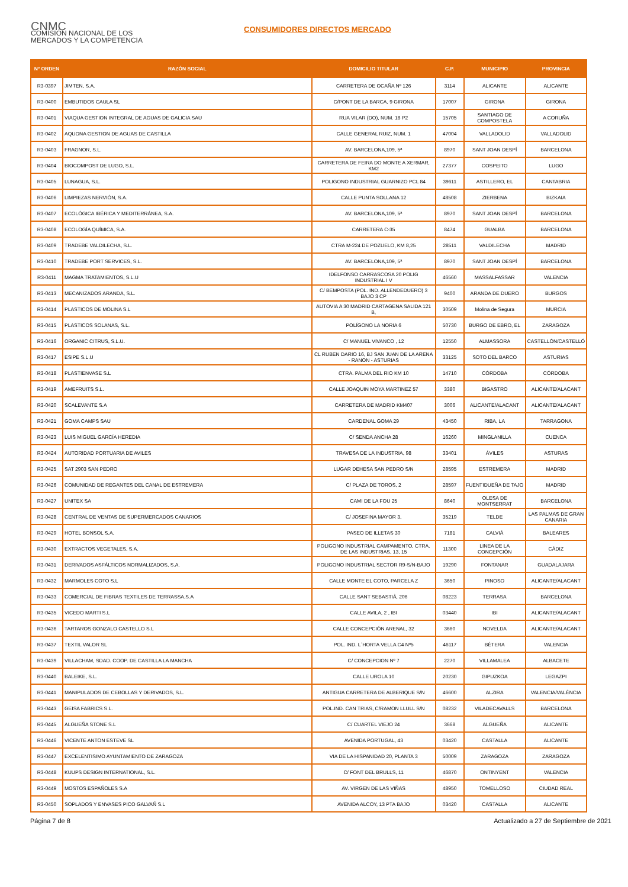CNMC
COMISIÓN NACIONAL DE LOS
MERCADOS Y LA COMPETENCIA
CONSUMIDORES DIRECTOS MERCADO
| Nº ORDEN | RAZÓN SOCIAL | DOMICILIO TITULAR | C.P. | MUNICIPIO | PROVINCIA |
| --- | --- | --- | --- | --- | --- |
| R3-0397 | JIMTEN, S.A. | CARRETERA DE OCAÑA Nº 126 | 3114 | ALICANTE | ALICANTE |
| R3-0400 | EMBUTIDOS CAULA SL | C/PONT DE LA BARCA, 9 GIRONA | 17007 | GIRONA | GIRONA |
| R3-0401 | VIAQUA GESTION INTEGRAL DE AGUAS DE GALICIA SAU | RUA VILAR (DO), NUM. 18 P2 | 15705 | SANTIAGO DE COMPOSTELA | A CORUÑA |
| R3-0402 | AQUONA GESTION DE AGUAS DE CASTILLA | CALLE GENERAL RUIZ, NUM. 1 | 47004 | VALLADOLID | VALLADOLID |
| R3-0403 | FRAGNOR, S.L. | AV. BARCELONA,109, 5ª | 8970 | SANT JOAN DESPÍ | BARCELONA |
| R3-0404 | BIOCOMPOST DE LUGO, S.L. | CARRETERA DE FEIRA DO MONTE A XERMAR, KM2 | 27377 | COSPEITO | LUGO |
| R3-0405 | LUNAGUA, S.L. | POLIGONO INDUSTRIAL GUARNIZO PCL 84 | 39611 | ASTILLERO, EL | CANTABRIA |
| R3-0406 | LIMPIEZAS NERVIÓN, S.A. | CALLE PUNTA SOLLANA 12 | 48508 | ZIERBENA | BIZKAIA |
| R3-0407 | ECOLÓGICA IBÉRICA Y MEDITERRÁNEA, S.A. | AV. BARCELONA,109, 5ª | 8970 | SANT JOAN DESPÍ | BARCELONA |
| R3-0408 | ECOLOGÍA QUÍMICA, S.A. | CARRETERA C-35 | 8474 | GUALBA | BARCELONA |
| R3-0409 | TRADEBE VALDILECHA, S.L. | CTRA M-224 DE POZUELO, KM 8,25 | 28511 | VALDILECHA | MADRID |
| R3-0410 | TRADEBE PORT SERVICES, S.L. | AV. BARCELONA,109, 5ª | 8970 | SANT JOAN DESPÍ | BARCELONA |
| R3-0411 | MAGMA TRATAMIENTOS, S.L.U | IDELFONSO CARRASCOSA 20 POLIG INDUSTRIAL I V | 46560 | MASSALFASSAR | VALENCIA |
| R3-0413 | MECANIZADOS ARANDA, S.L. | C/ BEMPOSTA (POL. IND. ALLENDEDUERO) 3 BAJO 3 CP | 9400 | ARANDA DE DUERO | BURGOS |
| R3-0414 | PLASTICOS DE MOLINA S.L | AUTOVIA A 30 MADRID CARTAGENA SALIDA 121 B, | 30509 | Molina de Segura | MURCIA |
| R3-0415 | PLASTICOS SOLANAS, S.L. | POLÍGONO LA NORIA 6 | 50730 | BURGO DE EBRO, EL | ZARAGOZA |
| R3-0416 | ORGANIC CITRUS, S.L.U. | C/ MANUEL VIVANCO , 12 | 12550 | ALMASSORA | CASTELLÓN/CASTELLÓ |
| R3-0417 | ESIPE S.L.U | CL RUBEN DARIO 16, BJ SAN JUAN DE LA ARENA - RANON - ASTURIAS | 33125 | SOTO DEL BARCO | ASTURIAS |
| R3-0418 | PLASTIENVASE S.L | CTRA. PALMA DEL RIO KM 10 | 14710 | CÓRDOBA | CÓRDOBA |
| R3-0419 | AMEFRUITS S.L. | CALLE JOAQUIN MOYA MARTINEZ 57 | 3380 | BIGASTRO | ALICANTE/ALACANT |
| R3-0420 | SCALEVANTE S.A | CARRETERA DE MADRID KM407 | 3006 | ALICANTE/ALACANT | ALICANTE/ALACANT |
| R3-0421 | GOMA CAMPS SAU | CARDENAL GOMA 29 | 43450 | RIBA, LA | TARRAGONA |
| R3-0423 | LUIS MIGUEL GARCÍA HEREDIA | C/ SENDA ANCHA 28 | 16260 | MINGLANILLA | CUENCA |
| R3-0424 | AUTORIDAD PORTUARIA DE AVILES | TRAVESA DE LA INDUSTRIA, 98 | 33401 | ÁVILES | ASTURAS |
| R3-0425 | SAT 2903 SAN PEDRO | LUGAR DEHESA SAN PEDRO S/N | 28595 | ESTREMERA | MADRID |
| R3-0426 | COMUNIDAD DE REGANTES DEL CANAL DE ESTREMERA | C/ PLAZA DE TOROS, 2 | 28597 | FUENTIDUEÑA DE TAJO | MADRID |
| R3-0427 | UNITEX SA | CAMI DE LA FOU 25 | 8640 | OLESA DE MONTSERRAT | BARCELONA |
| R3-0428 | CENTRAL DE VENTAS DE SUPERMERCADOS CANARIOS | C/ JOSEFINA MAYOR 3, | 35219 | TELDE | LAS PALMAS DE GRAN CANARIA |
| R3-0429 | HOTEL BONSOL S.A. | PASEO DE ILLETAS 30 | 7181 | CALVIÁ | BALEARES |
| R3-0430 | EXTRACTOS VEGETALES, S.A. | POLIGONO INDUSTRIAL CAMPAMENTO, CTRA. DE LAS INDUSTRIAS, 13, 15 | 11300 | LINEA DE LA CONCEPCIÓN | CÁDIZ |
| R3-0431 | DERIVADOS ASFÁLTICOS NORMALIZADOS, S.A. | POLIGONO INDUSTRIAL SECTOR R9-S/N-BAJO | 19290 | FONTANAR | GUADALAJARA |
| R3-0432 | MARMOLES COTO S.L | CALLE MONTE EL COTO, PARCELA Z | 3650 | PINOSO | ALICANTE/ALACANT |
| R3-0433 | COMERCIAL DE FIBRAS TEXTILES DE TERRASSA,S.A | CALLE SANT SEBASTIÀ, 206 | 08223 | TERRASA | BARCELONA |
| R3-0435 | VICEDO MARTI S.L | CALLE AVILA, 2 , IBI | 03440 | IBI | ALICANTE/ALACANT |
| R3-0436 | TARTAROS GONZALO CASTELLO S.L | CALLE CONCEPCIÓN ARENAL, 32 | 3660 | NOVELDA | ALICANTE/ALACANT |
| R3-0437 | TEXTIL VALOR SL | POL. IND. L´HORTA VELLA C4 Nº5 | 46117 | BÉTERA | VALENCIA |
| R3-0439 | VILLACHAM, SDAD. COOP. DE CASTILLA LA MANCHA | C/ CONCEPCION Nº 7 | 2270 | VILLAMALEA | ALBACETE |
| R3-0440 | BALEIKE, S.L. | CALLE UROLA 10 | 20230 | GIPUZKOA | LEGAZPI |
| R3-0441 | MANIPULADOS DE CEBOLLAS Y DERIVADOS, S.L. | ANTIGUA CARRETERA DE ALBERIQUE S/N | 46600 | ALZIRA | VALENCIA/VALÈNCIA |
| R3-0443 | GEISA FABRICS S.L. | POL.IND. CAN TRIAS, C/RAMON LLULL S/N | 08232 | VILADECAVALLS | BARCELONA |
| R3-0445 | ALGUEÑA STONE S.L | C/ CUARTEL VIEJO 24 | 3668 | ALGUEÑA | ALICANTE |
| R3-0446 | VICENTE ANTON ESTEVE SL | AVENIDA PORTUGAL, 43 | 03420 | CASTALLA | ALICANTE |
| R3-0447 | EXCELENTISIMO AYUNTAMIENTO DE ZARAGOZA | VIA DE LA HISPANIDAD 20, PLANTA 3 | 50009 | ZARAGOZA | ZARAGOZA |
| R3-0448 | KUUPS DESIGN INTERNATIONAL, S.L. | C/ FONT DEL BRULLS, 11 | 46870 | ONTINYENT | VALENCIA |
| R3-0449 | MOSTOS ESPAÑOLES S.A | AV. VIRGEN DE LAS VIÑAS | 48950 | TOMELLOSO | CIUDAD REAL |
| R3-0450 | SOPLADOS Y ENVASES PICO GALVAÑ S.L | AVENIDA ALCOY, 13 PTA BAJO | 03420 | CASTALLA | ALICANTE |
Página 7 de 8 Actualizado a 27 de Septiembre de 2021